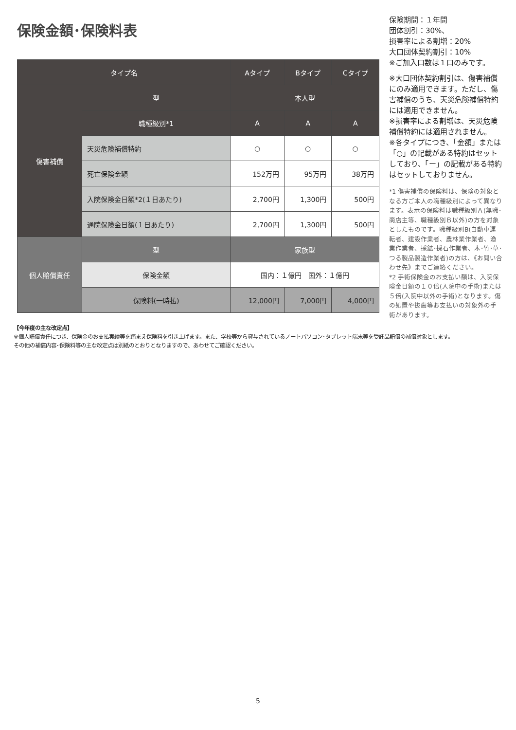保険金額･保険料表
| タイプ名 | | Aタイプ | Bタイプ | Cタイプ |
| --- | --- | --- | --- | --- |
| 傷害補償 | 型 | 本人型 | | |
| | 職種級別*1 | A | A | A |
| | 天災危険補償特約 | ○ | ○ | ○ |
| | 死亡保険金額 | 152万円 | 95万円 | 38万円 |
| | 入院保険金日額*2(１日あたり) | 2,700円 | 1,300円 | 500円 |
| | 通院保険金日額(１日あたり) | 2,700円 | 1,300円 | 500円 |
| 個人賠償責任 | 型 | 家族型 | | |
| | 保険金額 | 国内：１億円 国外：１億円 | | |
| | 保険料(一時払) | 12,000円 | 7,000円 | 4,000円 |
保険期間：１年間
団体割引：30%、
損害率による割増：20%
大口団体契約割引：10%
※ご加入口数は１口のみです。
※大口団体契約割引は、傷害補償にのみ適用できます。ただし、傷害補償のうち、天災危険補償特約には適用できません。
※損害率による割増は、天災危険補償特約には適用されません。
※各タイプにつき、「金額」または「○」の記載がある特約はセットしており、「ー」の記載がある特約はセットしておりません。
*1 傷害補償の保険料は、保険の対象となる方ご本人の職種級別によって異なります。表示の保険料は職種級別Ａ(無職･商店主等、職種級別Ｂ以外)の方を対象としたものです。職種級別B(自動車運転者、建設作業者、農林業作業者、漁業作業者、採鉱･採石作業者、木･竹･草･つる製品製造作業者)の方は、《お問い合わせ先》までご連絡ください。
*2 手術保険金のお支払い額は、入院保険金日額の１０倍(入院中の手術)または５倍(入院中以外の手術)となります。傷の処置や抜歯等お支払いの対象外の手術があります。
【今年度の主な改定点】
※個人賠償責任につき、保険金のお支払実績等を踏まえ保険料を引き上げます。また、学校等から貸与されているノートパソコン･タブレット端末等を受託品賠償の補償対象とします。
その他の補償内容･保険料等の主な改定点は別紙のとおりとなりますので、あわせてご確認ください。
5